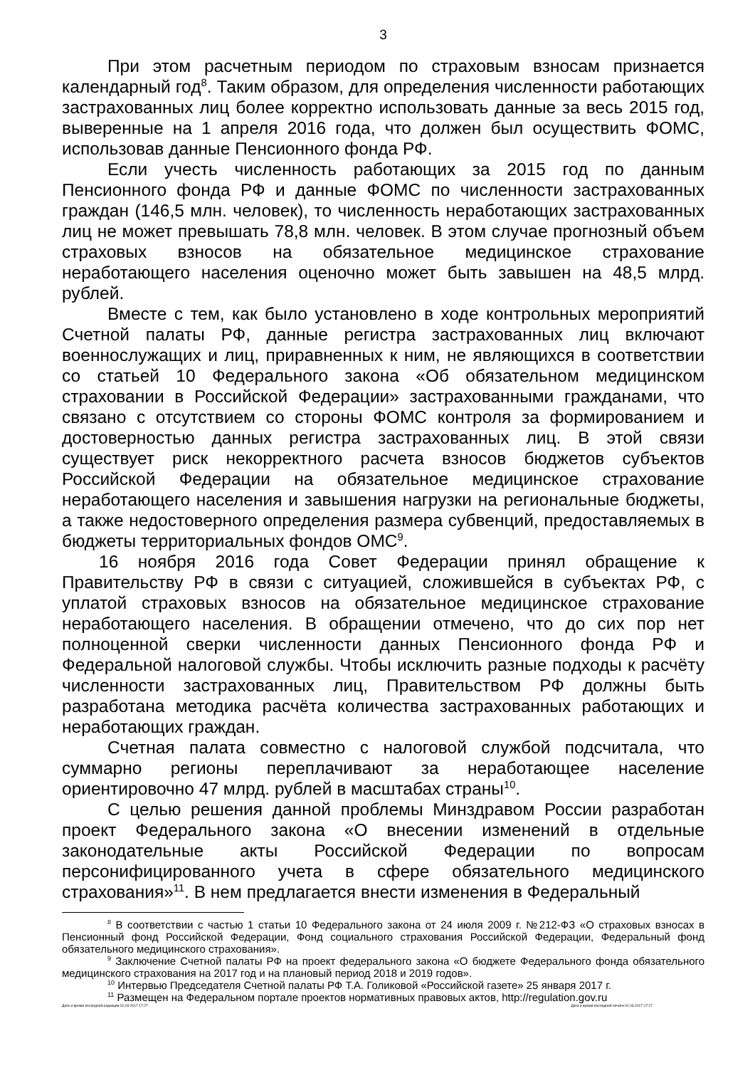3
При этом расчетным периодом по страховым взносам признается календарный год<sup>8</sup>. Таким образом, для определения численности работающих застрахованных лиц более корректно использовать данные за весь 2015 год, выверенные на 1 апреля 2016 года, что должен был осуществить ФОМС, использовав данные Пенсионного фонда РФ.
Если учесть численность работающих за 2015 год по данным Пенсионного фонда РФ и данные ФОМС по численности застрахованных граждан (146,5 млн. человек), то численность неработающих застрахованных лиц не может превышать 78,8 млн. человек. В этом случае прогнозный объем страховых взносов на обязательное медицинское страхование неработающего населения оценочно может быть завышен на 48,5 млрд. рублей.
Вместе с тем, как было установлено в ходе контрольных мероприятий Счетной палаты РФ, данные регистра застрахованных лиц включают военнослужащих и лиц, приравненных к ним, не являющихся в соответствии со статьей 10 Федерального закона «Об обязательном медицинском страховании в Российской Федерации» застрахованными гражданами, что связано с отсутствием со стороны ФОМС контроля за формированием и достоверностью данных регистра застрахованных лиц. В этой связи существует риск некорректного расчета взносов бюджетов субъектов Российской Федерации на обязательное медицинское страхование неработающего населения и завышения нагрузки на региональные бюджеты, а также недостоверного определения размера субвенций, предоставляемых в бюджеты территориальных фондов ОМС<sup>9</sup>.
16 ноября 2016 года Совет Федерации принял обращение к Правительству РФ в связи с ситуацией, сложившейся в субъектах РФ, с уплатой страховых взносов на обязательное медицинское страхование неработающего населения. В обращении отмечено, что до сих пор нет полноценной сверки численности данных Пенсионного фонда РФ и Федеральной налоговой службы. Чтобы исключить разные подходы к расчёту численности застрахованных лиц, Правительством РФ должны быть разработана методика расчёта количества застрахованных работающих и неработающих граждан.
Счетная палата совместно с налоговой службой подсчитала, что суммарно регионы переплачивают за неработающее население ориентировочно 47 млрд. рублей в масштабах страны<sup>10</sup>.
С целью решения данной проблемы Минздравом России разработан проект Федерального закона «О внесении изменений в отдельные законодательные акты Российской Федерации по вопросам персонифицированного учета в сфере обязательного медицинского страхования»<sup>11</sup>. В нем предлагается внести изменения в Федеральный
<sup>8</sup> В соответствии с частью 1 статьи 10 Федерального закона от 24 июля 2009 г. №212-ФЗ «О страховых взносах в Пенсионный фонд Российской Федерации, Фонд социального страхования Российской Федерации, Федеральный фонд обязательного медицинского страхования».
<sup>9</sup> Заключение Счетной палаты РФ на проект федерального закона «О бюджете Федерального фонда обязательного медицинского страхования на 2017 год и на плановый период 2018 и 2019 годов».
<sup>10</sup> Интервью Председателя Счетной палаты РФ Т.А. Голиковой «Российской газете» 25 января 2017 г.
<sup>11</sup> Размещен на Федеральном портале проектов нормативных правовых актов, http://regulation.gov.ru
Дата и время последней редакции 02.03.2017 17:27 Дата и время последней печати 02.03.2017 17:27